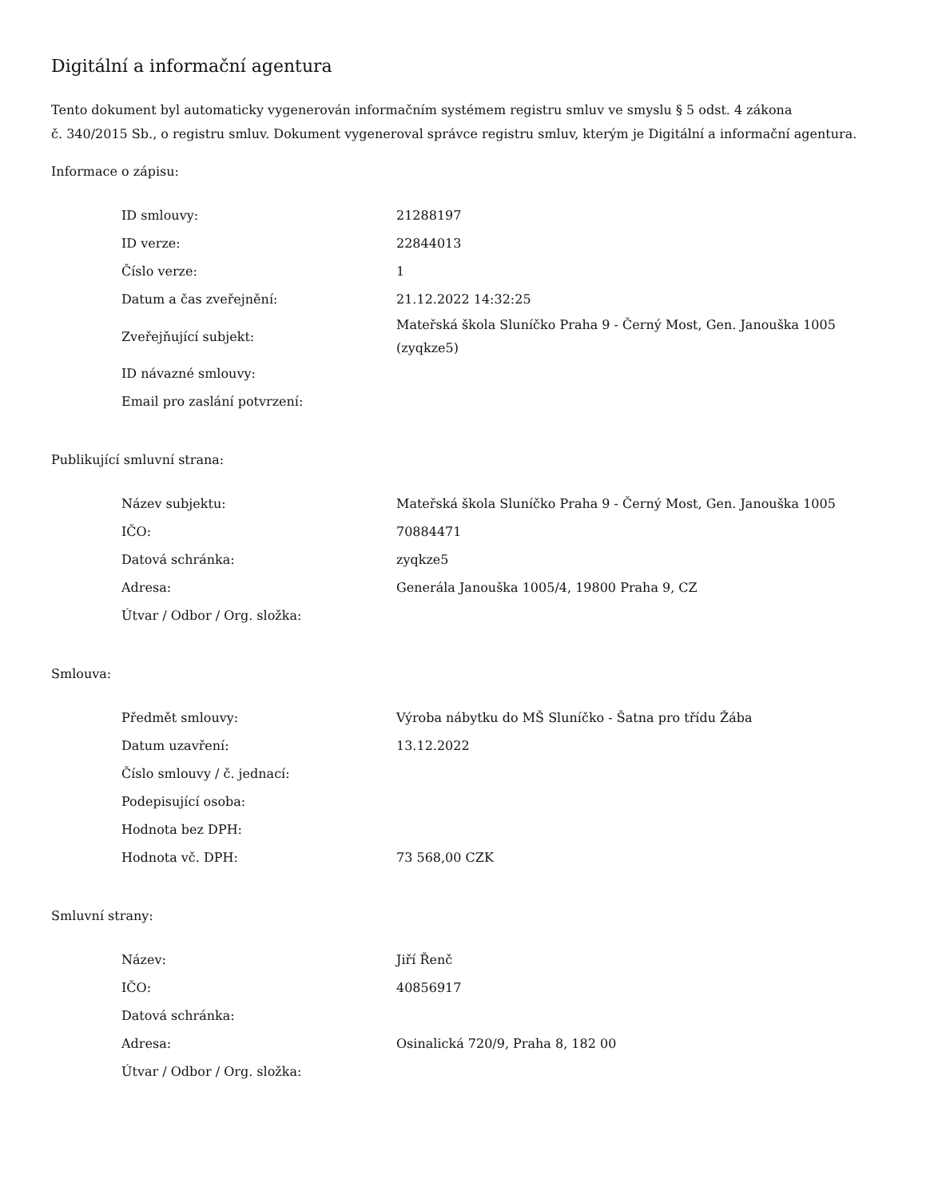Digitální a informační agentura
Tento dokument byl automaticky vygenerován informačním systémem registru smluv ve smyslu § 5 odst. 4 zákona
č. 340/2015 Sb., o registru smluv. Dokument vygeneroval správce registru smluv, kterým je Digitální a informační agentura.
Informace o zápisu:
| ID smlouvy: | 21288197 |
| ID verze: | 22844013 |
| Číslo verze: | 1 |
| Datum a čas zveřejnění: | 21.12.2022 14:32:25 |
| Zveřejňující subjekt: | Mateřská škola Sluníčko Praha 9 - Černý Most, Gen. Janouška 1005 (zyqkze5) |
| ID návazné smlouvy: | |
| Email pro zaslání potvrzení: | |
Publikující smluvní strana:
| Název subjektu: | Mateřská škola Sluníčko Praha 9 - Černý Most, Gen. Janouška 1005 |
| IČO: | 70884471 |
| Datová schránka: | zyqkze5 |
| Adresa: | Generála Janouška 1005/4, 19800 Praha 9, CZ |
| Útvar / Odbor / Org. složka: | |
Smlouva:
| Předmět smlouvy: | Výroba nábytku do MŠ Sluníčko - Šatna pro třídu Žába |
| Datum uzavření: | 13.12.2022 |
| Číslo smlouvy / č. jednací: | |
| Podepisující osoba: | |
| Hodnota bez DPH: | |
| Hodnota vč. DPH: | 73 568,00 CZK |
Smluvní strany:
| Název: | Jiří Řenč |
| IČO: | 40856917 |
| Datová schránka: | |
| Adresa: | Osinalická 720/9, Praha 8, 182 00 |
| Útvar / Odbor / Org. složka: | |